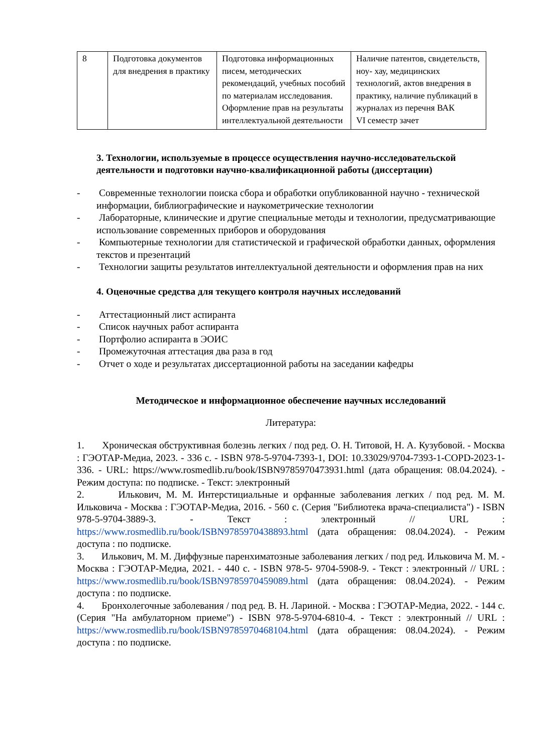| 8 | Подготовка документов для внедрения в практику | Подготовка информационных писем, методических рекомендаций, учебных пособий по материалам исследования. Оформление прав на результаты интеллектуальной деятельности | Наличие патентов, свидетельств, ноу- хау, медицинских технологий, актов внедрения в практику, наличие публикаций в журналах из перечня ВАК VI семестр зачет |
3. Технологии, используемые в процессе осуществления научно-исследовательской деятельности и подготовки научно-квалификационной работы (диссертации)
- Современные технологии поиска сбора и обработки опубликованной научно - технической информации, библиографические и наукометрические технологии
- Лабораторные, клинические и другие специальные методы и технологии, предусматривающие использование современных приборов и оборудования
- Компьютерные технологии для статистической и графической обработки данных, оформления текстов и презентаций
- Технологии защиты результатов интеллектуальной деятельности и оформления прав на них
4. Оценочные средства для текущего контроля научных исследований
- Аттестационный лист аспиранта
- Список научных работ аспиранта
- Портфолио аспиранта в ЭОИС
- Промежуточная аттестация два раза в год
- Отчет о ходе и результатах диссертационной работы на заседании кафедры
Методическое и информационное обеспечение научных исследований
Литература:
1. Хроническая обструктивная болезнь легких / под ред. О. Н. Титовой, Н. А. Кузубовой. - Москва : ГЭОТАР-Медиа, 2023. - 336 с. - ISBN 978-5-9704-7393-1, DOI: 10.33029/9704-7393-1-COPD-2023-1-336. - URL: https://www.rosmedlib.ru/book/ISBN9785970473931.html (дата обращения: 08.04.2024). - Режим доступа: по подписке. - Текст: электронный
2. Илькович, М. М. Интерстициальные и орфанные заболевания легких / под ред. М. М. Ильковича - Москва : ГЭОТАР-Медиа, 2016. - 560 с. (Серия "Библиотека врача-специалиста") - ISBN 978-5-9704-3889-3. - Текст : электронный // URL : https://www.rosmedlib.ru/book/ISBN9785970438893.html (дата обращения: 08.04.2024). - Режим доступа : по подписке.
3. Илькович, М. М. Диффузные паренхиматозные заболевания легких / под ред. Ильковича М. М. - Москва : ГЭОТАР-Медиа, 2021. - 440 с. - ISBN 978-5- 9704-5908-9. - Текст : электронный // URL : https://www.rosmedlib.ru/book/ISBN9785970459089.html (дата обращения: 08.04.2024). - Режим доступа : по подписке.
4. Бронхолегочные заболевания / под ред. В. Н. Лариной. - Москва : ГЭОТАР-Медиа, 2022. - 144 с. (Серия "На амбулаторном приеме") - ISBN 978-5-9704-6810-4. - Текст : электронный // URL : https://www.rosmedlib.ru/book/ISBN9785970468104.html (дата обращения: 08.04.2024). - Режим доступа : по подписке.